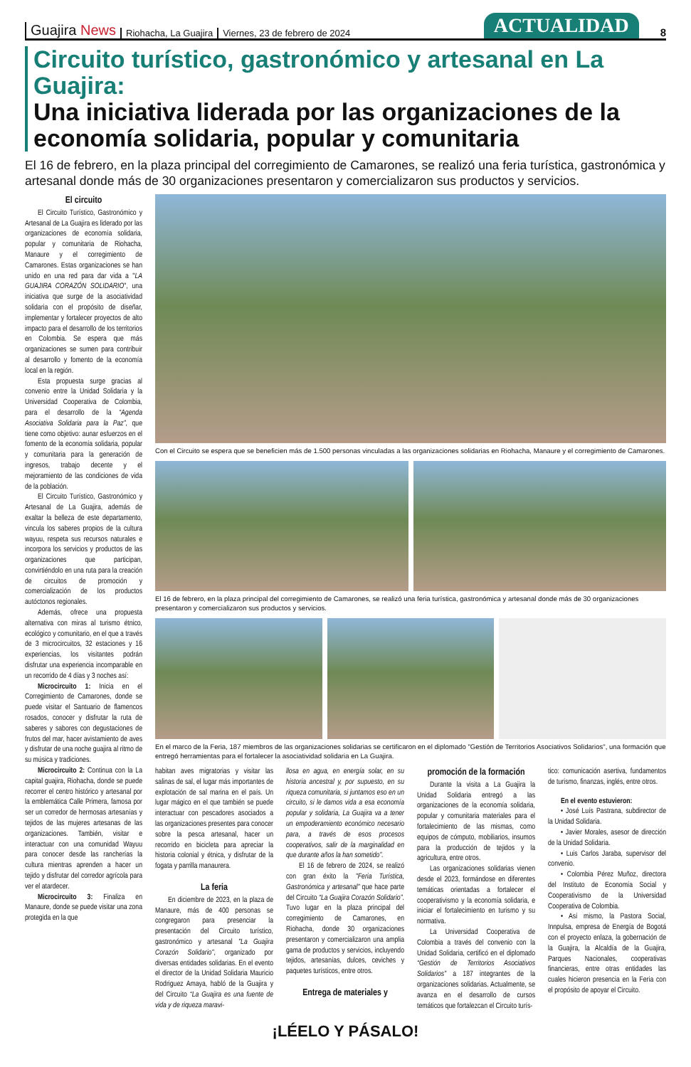Guajira News Riohacha, La Guajira Viernes, 23 de febrero de 2024
ACTUALIDAD
8
Circuito turístico, gastronómico y artesanal en La Guajira:
Una iniciativa liderada por las organizaciones de la economía solidaria, popular y comunitaria
El 16 de febrero, en la plaza principal del corregimiento de Camarones, se realizó una feria turística, gastronómica y artesanal donde más de 30 organizaciones presentaron y comercializaron sus productos y servicios.
El circuito
El Circuito Turístico, Gastronómico y Artesanal de La Guajira es liderado por las organizaciones de economía solidaria, popular y comunitaria de Riohacha, Manaure y el corregimiento de Camarones. Estas organizaciones se han unido en una red para dar vida a "LA GUAJIRA CORAZÓN SOLIDARIO", una iniciativa que surge de la asociatividad solidaria con el propósito de diseñar, implementar y fortalecer proyectos de alto impacto para el desarrollo de los territorios en Colombia. Se espera que más organizaciones se sumen para contribuir al desarrollo y fomento de la economía local en la región.
Esta propuesta surge gracias al convenio entre la Unidad Solidaria y la Universidad Cooperativa de Colombia, para el desarrollo de la “Agenda Asociativa Solidaria para la Paz”, que tiene como objetivo: aunar esfuerzos en el fomento de la economía solidaria, popular y comunitaria para la generación de ingresos, trabajo decente y el mejoramiento de las condiciones de vida de la población.
El Circuito Turístico, Gastronómico y Artesanal de La Guajira, además de exaltar la belleza de este departamento, vincula los saberes propios de la cultura wayuu, respeta sus recursos naturales e incorpora los servicios y productos de las organizaciones que participan, convirtiéndolo en una ruta para la creación de circuitos de promoción y comercialización de los productos autóctonos regionales.
Además, ofrece una propuesta alternativa con miras al turismo étnico, ecológico y comunitario, en el que a través de 3 microcircuitos, 32 estaciones y 16 experiencias, los visitantes podrán disfrutar una experiencia incomparable en un recorrido de 4 días y 3 noches así:
Microcircuito 1: Inicia en el Corregimiento de Camarones, donde se puede visitar el Santuario de flamencos rosados, conocer y disfrutar la ruta de saberes y sabores con degustaciones de frutos del mar, hacer avistamiento de aves y disfrutar de una noche guajira al ritmo de su música y tradiciones.
Microcircuito 2: Continua con la La capital guajira, Riohacha, donde se puede recorrer el centro histórico y artesanal por la emblemática Calle Primera, famosa por ser un corredor de hermosas artesanías y tejidos de las mujeres artesanas de las organizaciones. También, visitar e interactuar con una comunidad Wayuu para conocer desde las rancherías la cultura mientras aprenden a hacer un tejido y disfrutar del corredor agrícola para ver el atardecer.
Microcircuito 3: Finaliza en Manaure, donde se puede visitar una zona protegida en la que
Con el Circuito se espera que se beneficien más de 1.500 personas vinculadas a las organizaciones solidarias en Riohacha, Manaure y el corregimiento de Camarones.
El 16 de febrero, en la plaza principal del corregimiento de Camarones, se realizó una feria turística, gastronómica y artesanal donde más de 30 organizaciones presentaron y comercializaron sus productos y servicios.
En el marco de la Feria, 187 miembros de las organizaciones solidarias se certificaron en el diplomado "Gestión de Territorios Asociativos Solidarios", una formación que entregó herramientas para el fortalecer la asociatividad solidaria en La Guajira.
habitan aves migratorias y visitar las salinas de sal, el lugar más importantes de explotación de sal marina en el país. Un lugar mágico en el que también se puede interactuar con pescadores asociados a las organizaciones presentes para conocer sobre la pesca artesanal, hacer un recorrido en bicicleta para apreciar la historia colonial y étnica, y disfrutar de la fogata y parrilla manaurera.
La feria
En diciembre de 2023, en la plaza de Manaure, más de 400 personas se congregaron para presenciar la presentación del Circuito turístico, gastronómico y artesanal "La Guajira Corazón Solidario", organizado por diversas entidades solidarias. En el evento el director de la Unidad Solidaria Mauricio Rodriguez Amaya, habló de la Guajira y del Circuito “La Guajira es una fuente de vida y de riqueza maravi-
llosa en agua, en energía solar, en su historia ancestral y, por supuesto, en su riqueza comunitaria, si juntamos eso en un circuito, si le damos vida a esa economía popular y solidaria, La Guajira va a tener un empoderamiento económico necesario para, a través de esos procesos cooperativos, salir de la marginalidad en que durante años la han sometido”.
El 16 de febrero de 2024, se realizó con gran éxito la "Feria Turística, Gastronómica y artesanal" que hace parte del Circuito “La Guajira Corazón Solidario”. Tuvo lugar en la plaza principal del corregimiento de Camarones, en Riohacha, donde 30 organizaciones presentaron y comercializaron una amplia gama de productos y servicios, incluyendo tejidos, artesanías, dulces, ceviches y paquetes turísticos, entre otros.
Entrega de materiales y
promoción de la formación
Durante la visita a La Guajira la Unidad Solidaria entregó a las organizaciones de la economía solidaria, popular y comunitaria materiales para el fortalecimiento de las mismas, como equipos de cómputo, mobiliarios, insumos para la producción de tejidos y la agricultura, entre otros.
Las organizaciones solidarias vienen desde el 2023, formándose en diferentes temáticas orientadas a fortalecer el cooperativismo y la economía solidaria, e iniciar el fortalecimiento en turismo y su normativa.
La Universidad Cooperativa de Colombia a través del convenio con la Unidad Solidaria, certificó en el diplomado “Gestión de Territorios Asociativos Solidarios” a 187 integrantes de la organizaciones solidarias. Actualmente, se avanza en el desarrollo de cursos temáticos que fortalezcan el Circuito turís-
tico: comunicación asertiva, fundamentos de turismo, finanzas, inglés, entre otros.
En el evento estuvieron:
• José Luís Pastrana, subdirector de la Unidad Solidaria.
• Javier Morales, asesor de dirección de la Unidad Solidaria.
• Luis Carlos Jaraba, supervisor del convenio.
• Colombia Pérez Muñoz, directora del Instituto de Economía Social y Cooperativismo de la Universidad Cooperativa de Colombia.
• Así mismo, la Pastora Social, Innpulsa, empresa de Energía de Bogotá con el proyecto enlaza, la gobernación de la Guajira, la Alcaldía de la Guajira, Parques Nacionales, cooperativas financieras, entre otras entidades las cuales hicieron presencia en la Feria con el propósito de apoyar el Circuito.
¡LÉELO Y PÁSALO!